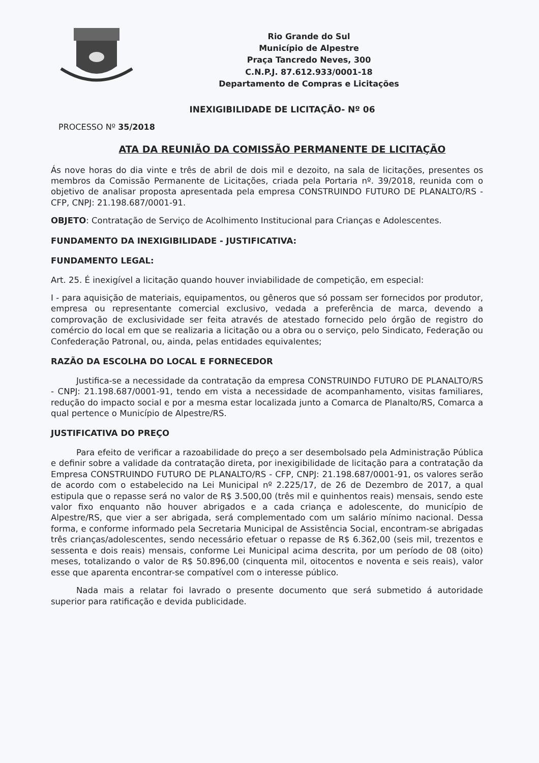Rio Grande do Sul
Município de Alpestre
Praça Tancredo Neves, 300
C.N.P.J. 87.612.933/0001-18
Departamento de Compras e Licitações
INEXIGIBILIDADE DE LICITAÇÃO- Nº 06
PROCESSO Nº 35/2018
ATA DA REUNIÃO DA COMISSÃO PERMANENTE DE LICITAÇÃO
Ás nove horas do dia vinte e três de abril de dois mil e dezoito, na sala de licitações, presentes os membros da Comissão Permanente de Licitações, criada pela Portaria nº. 39/2018, reunida com o objetivo de analisar proposta apresentada pela empresa CONSTRUINDO FUTURO DE PLANALTO/RS - CFP, CNPJ: 21.198.687/0001-91.
OBJETO: Contratação de Serviço de Acolhimento Institucional para Crianças e Adolescentes.
FUNDAMENTO DA INEXIGIBILIDADE - JUSTIFICATIVA:
FUNDAMENTO LEGAL:
Art. 25. É inexigível a licitação quando houver inviabilidade de competição, em especial:
I - para aquisição de materiais, equipamentos, ou gêneros que só possam ser fornecidos por produtor, empresa ou representante comercial exclusivo, vedada a preferência de marca, devendo a comprovação de exclusividade ser feita através de atestado fornecido pelo órgão de registro do comércio do local em que se realizaria a licitação ou a obra ou o serviço, pelo Sindicato, Federação ou Confederação Patronal, ou, ainda, pelas entidades equivalentes;
RAZÃO DA ESCOLHA DO LOCAL E FORNECEDOR
Justifica-se a necessidade da contratação da empresa CONSTRUINDO FUTURO DE PLANALTO/RS - CNPJ: 21.198.687/0001-91, tendo em vista a necessidade de acompanhamento, visitas familiares, redução do impacto social e por a mesma estar localizada junto a Comarca de Planalto/RS, Comarca a qual pertence o Município de Alpestre/RS.
JUSTIFICATIVA DO PREÇO
Para efeito de verificar a razoabilidade do preço a ser desembolsado pela Administração Pública e definir sobre a validade da contratação direta, por inexigibilidade de licitação para a contratação da Empresa CONSTRUINDO FUTURO DE PLANALTO/RS - CFP, CNPJ: 21.198.687/0001-91, os valores serão de acordo com o estabelecido na Lei Municipal nº 2.225/17, de 26 de Dezembro de 2017, a qual estipula que o repasse será no valor de R$ 3.500,00 (três mil e quinhentos reais) mensais, sendo este valor fixo enquanto não houver abrigados e a cada criança e adolescente, do município de Alpestre/RS, que vier a ser abrigada, será complementado com um salário mínimo nacional. Dessa forma, e conforme informado pela Secretaria Municipal de Assistência Social, encontram-se abrigadas três crianças/adolescentes, sendo necessário efetuar o repasse de R$ 6.362,00 (seis mil, trezentos e sessenta e dois reais) mensais, conforme Lei Municipal acima descrita, por um período de 08 (oito) meses, totalizando o valor de R$ 50.896,00 (cinquenta mil, oitocentos e noventa e seis reais), valor esse que aparenta encontrar-se compatível com o interesse público.
Nada mais a relatar foi lavrado o presente documento que será submetido á autoridade superior para ratificação e devida publicidade.